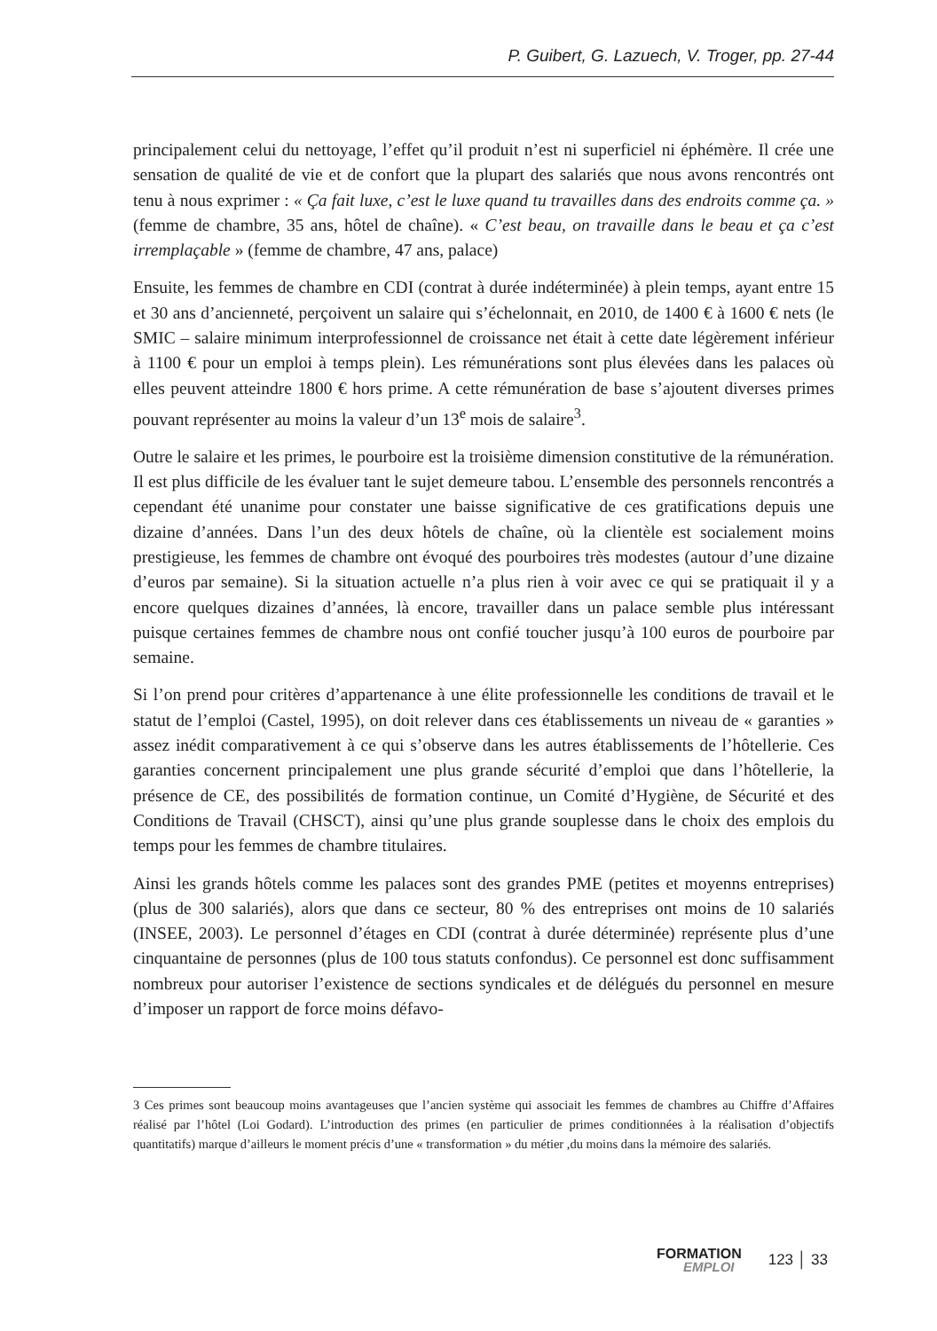P. Guibert, G. Lazuech, V. Troger, pp. 27-44
principalement celui du nettoyage, l’effet qu’il produit n’est ni superficiel ni éphémère. Il crée une sensation de qualité de vie et de confort que la plupart des salariés que nous avons rencontrés ont tenu à nous exprimer : « Ça fait luxe, c’est le luxe quand tu travailles dans des endroits comme ça. » (femme de chambre, 35 ans, hôtel de chaîne). « C’est beau, on travaille dans le beau et ça c’est irremplaçable » (femme de chambre, 47 ans, palace)
Ensuite, les femmes de chambre en CDI (contrat à durée indéterminée) à plein temps, ayant entre 15 et 30 ans d’ancienneté, perçoivent un salaire qui s’échelonnait, en 2010, de 1400 € à 1600 € nets (le SMIC – salaire minimum interprofessionnel de croissance net était à cette date légèrement inférieur à 1100 € pour un emploi à temps plein). Les rémunérations sont plus élevées dans les palaces où elles peuvent atteindre 1800 € hors prime. A cette rémunération de base s’ajoutent diverses primes pouvant représenter au moins la valeur d’un 13<sup>e</sup> mois de salaire<sup>3</sup>.
Outre le salaire et les primes, le pourboire est la troisième dimension constitutive de la rémunération. Il est plus difficile de les évaluer tant le sujet demeure tabou. L’ensemble des personnels rencontrés a cependant été unanime pour constater une baisse significative de ces gratifications depuis une dizaine d’années. Dans l’un des deux hôtels de chaîne, où la clientèle est socialement moins prestigieuse, les femmes de chambre ont évoqué des pourboires très modestes (autour d’une dizaine d’euros par semaine). Si la situation actuelle n’a plus rien à voir avec ce qui se pratiquait il y a encore quelques dizaines d’années, là encore, travailler dans un palace semble plus intéressant puisque certaines femmes de chambre nous ont confié toucher jusqu’à 100 euros de pourboire par semaine.
Si l’on prend pour critères d’appartenance à une élite professionnelle les conditions de travail et le statut de l’emploi (Castel, 1995), on doit relever dans ces établissements un niveau de « garanties » assez inédit comparativement à ce qui s’observe dans les autres établissements de l’hôtellerie. Ces garanties concernent principalement une plus grande sécurité d’emploi que dans l’hôtellerie, la présence de CE, des possibilités de formation continue, un Comité d’Hygiène, de Sécurité et des Conditions de Travail (CHSCT), ainsi qu’une plus grande souplesse dans le choix des emplois du temps pour les femmes de chambre titulaires.
Ainsi les grands hôtels comme les palaces sont des grandes PME (petites et moyenns entreprises) (plus de 300 salariés), alors que dans ce secteur, 80 % des entreprises ont moins de 10 salariés (INSEE, 2003). Le personnel d’étages en CDI (contrat à durée déterminée) représente plus d’une cinquantaine de personnes (plus de 100 tous statuts confondus). Ce personnel est donc suffisamment nombreux pour autoriser l’existence de sections syndicales et de délégués du personnel en mesure d’imposer un rapport de force moins défavo-
3 Ces primes sont beaucoup moins avantageuses que l’ancien système qui associait les femmes de chambres au Chiffre d’Affaires réalisé par l’hôtel (Loi Godard). L’introduction des primes (en particulier de primes conditionnées à la réalisation d’objectifs quantitatifs) marque d’ailleurs le moment précis d’une « transformation » du métier ,du moins dans la mémoire des salariés.
FORMATION
EMPLOI
123 │ 33